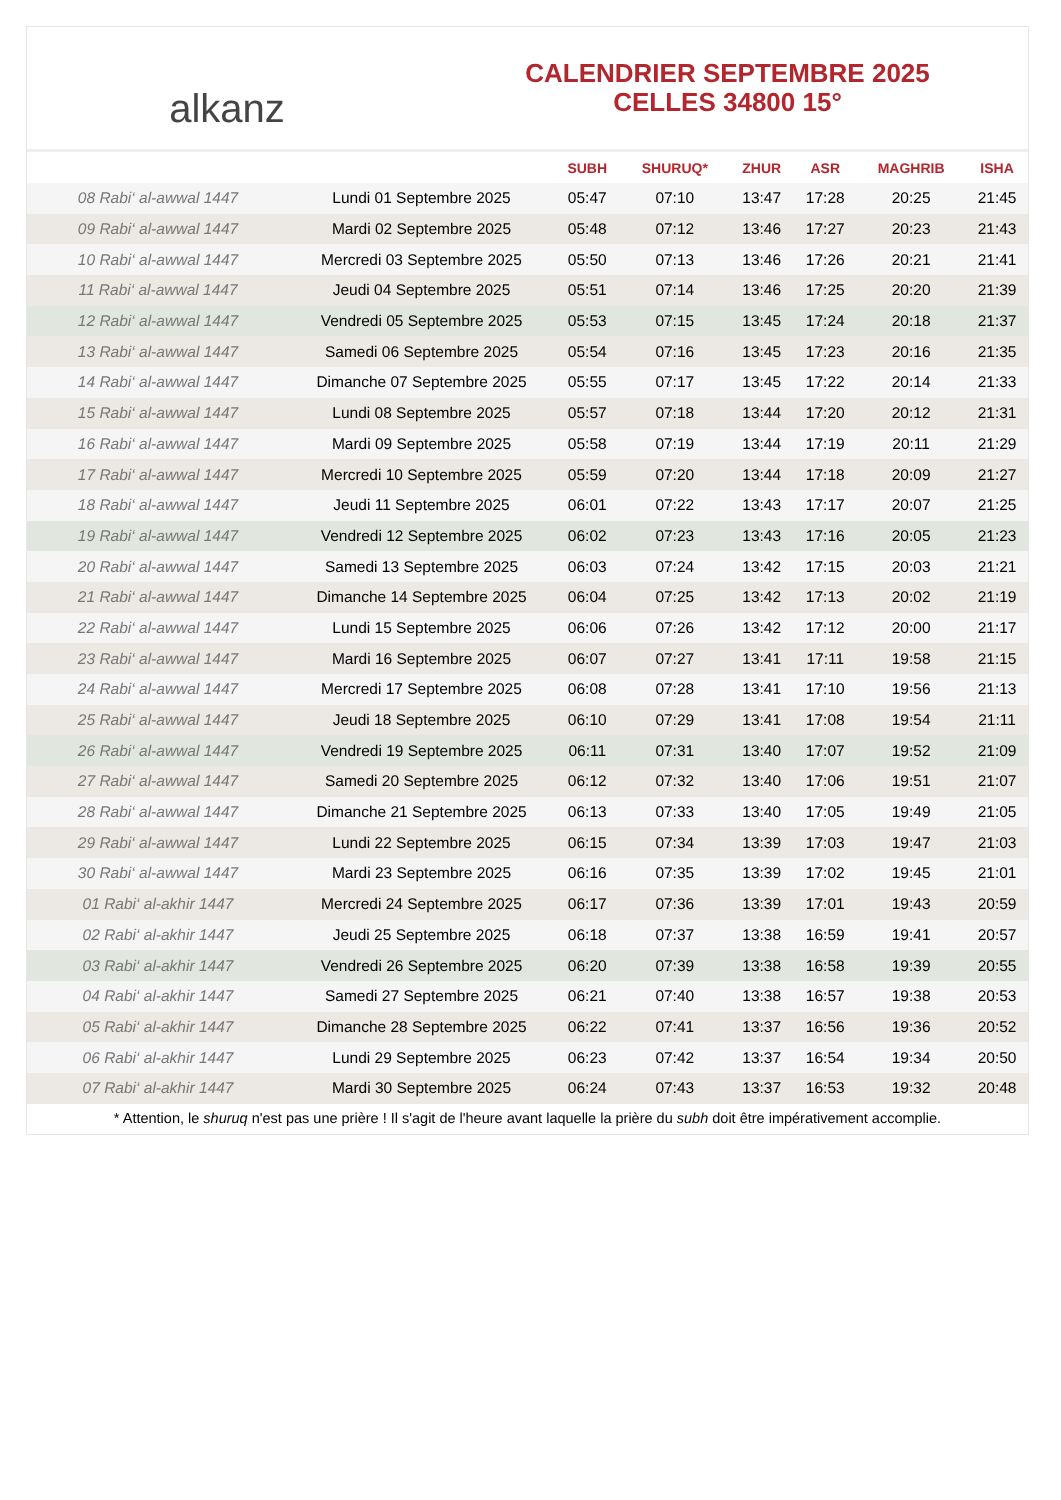alkanz
CALENDRIER SEPTEMBRE 2025
CELLES 34800 15°
| | | SUBH | SHURUQ* | ZHUR | ASR | MAGHRIB | ISHA |
| --- | --- | --- | --- | --- | --- | --- | --- |
| 08 Rabi‘ al-awwal 1447 | Lundi 01 Septembre 2025 | 05:47 | 07:10 | 13:47 | 17:28 | 20:25 | 21:45 |
| 09 Rabi‘ al-awwal 1447 | Mardi 02 Septembre 2025 | 05:48 | 07:12 | 13:46 | 17:27 | 20:23 | 21:43 |
| 10 Rabi‘ al-awwal 1447 | Mercredi 03 Septembre 2025 | 05:50 | 07:13 | 13:46 | 17:26 | 20:21 | 21:41 |
| 11 Rabi‘ al-awwal 1447 | Jeudi 04 Septembre 2025 | 05:51 | 07:14 | 13:46 | 17:25 | 20:20 | 21:39 |
| 12 Rabi‘ al-awwal 1447 | Vendredi 05 Septembre 2025 | 05:53 | 07:15 | 13:45 | 17:24 | 20:18 | 21:37 |
| 13 Rabi‘ al-awwal 1447 | Samedi 06 Septembre 2025 | 05:54 | 07:16 | 13:45 | 17:23 | 20:16 | 21:35 |
| 14 Rabi‘ al-awwal 1447 | Dimanche 07 Septembre 2025 | 05:55 | 07:17 | 13:45 | 17:22 | 20:14 | 21:33 |
| 15 Rabi‘ al-awwal 1447 | Lundi 08 Septembre 2025 | 05:57 | 07:18 | 13:44 | 17:20 | 20:12 | 21:31 |
| 16 Rabi‘ al-awwal 1447 | Mardi 09 Septembre 2025 | 05:58 | 07:19 | 13:44 | 17:19 | 20:11 | 21:29 |
| 17 Rabi‘ al-awwal 1447 | Mercredi 10 Septembre 2025 | 05:59 | 07:20 | 13:44 | 17:18 | 20:09 | 21:27 |
| 18 Rabi‘ al-awwal 1447 | Jeudi 11 Septembre 2025 | 06:01 | 07:22 | 13:43 | 17:17 | 20:07 | 21:25 |
| 19 Rabi‘ al-awwal 1447 | Vendredi 12 Septembre 2025 | 06:02 | 07:23 | 13:43 | 17:16 | 20:05 | 21:23 |
| 20 Rabi‘ al-awwal 1447 | Samedi 13 Septembre 2025 | 06:03 | 07:24 | 13:42 | 17:15 | 20:03 | 21:21 |
| 21 Rabi‘ al-awwal 1447 | Dimanche 14 Septembre 2025 | 06:04 | 07:25 | 13:42 | 17:13 | 20:02 | 21:19 |
| 22 Rabi‘ al-awwal 1447 | Lundi 15 Septembre 2025 | 06:06 | 07:26 | 13:42 | 17:12 | 20:00 | 21:17 |
| 23 Rabi‘ al-awwal 1447 | Mardi 16 Septembre 2025 | 06:07 | 07:27 | 13:41 | 17:11 | 19:58 | 21:15 |
| 24 Rabi‘ al-awwal 1447 | Mercredi 17 Septembre 2025 | 06:08 | 07:28 | 13:41 | 17:10 | 19:56 | 21:13 |
| 25 Rabi‘ al-awwal 1447 | Jeudi 18 Septembre 2025 | 06:10 | 07:29 | 13:41 | 17:08 | 19:54 | 21:11 |
| 26 Rabi‘ al-awwal 1447 | Vendredi 19 Septembre 2025 | 06:11 | 07:31 | 13:40 | 17:07 | 19:52 | 21:09 |
| 27 Rabi‘ al-awwal 1447 | Samedi 20 Septembre 2025 | 06:12 | 07:32 | 13:40 | 17:06 | 19:51 | 21:07 |
| 28 Rabi‘ al-awwal 1447 | Dimanche 21 Septembre 2025 | 06:13 | 07:33 | 13:40 | 17:05 | 19:49 | 21:05 |
| 29 Rabi‘ al-awwal 1447 | Lundi 22 Septembre 2025 | 06:15 | 07:34 | 13:39 | 17:03 | 19:47 | 21:03 |
| 30 Rabi‘ al-awwal 1447 | Mardi 23 Septembre 2025 | 06:16 | 07:35 | 13:39 | 17:02 | 19:45 | 21:01 |
| 01 Rabi‘ al-akhir 1447 | Mercredi 24 Septembre 2025 | 06:17 | 07:36 | 13:39 | 17:01 | 19:43 | 20:59 |
| 02 Rabi‘ al-akhir 1447 | Jeudi 25 Septembre 2025 | 06:18 | 07:37 | 13:38 | 16:59 | 19:41 | 20:57 |
| 03 Rabi‘ al-akhir 1447 | Vendredi 26 Septembre 2025 | 06:20 | 07:39 | 13:38 | 16:58 | 19:39 | 20:55 |
| 04 Rabi‘ al-akhir 1447 | Samedi 27 Septembre 2025 | 06:21 | 07:40 | 13:38 | 16:57 | 19:38 | 20:53 |
| 05 Rabi‘ al-akhir 1447 | Dimanche 28 Septembre 2025 | 06:22 | 07:41 | 13:37 | 16:56 | 19:36 | 20:52 |
| 06 Rabi‘ al-akhir 1447 | Lundi 29 Septembre 2025 | 06:23 | 07:42 | 13:37 | 16:54 | 19:34 | 20:50 |
| 07 Rabi‘ al-akhir 1447 | Mardi 30 Septembre 2025 | 06:24 | 07:43 | 13:37 | 16:53 | 19:32 | 20:48 |
* Attention, le shuruq n'est pas une prière ! Il s'agit de l'heure avant laquelle la prière du subh doit être impérativement accomplie.